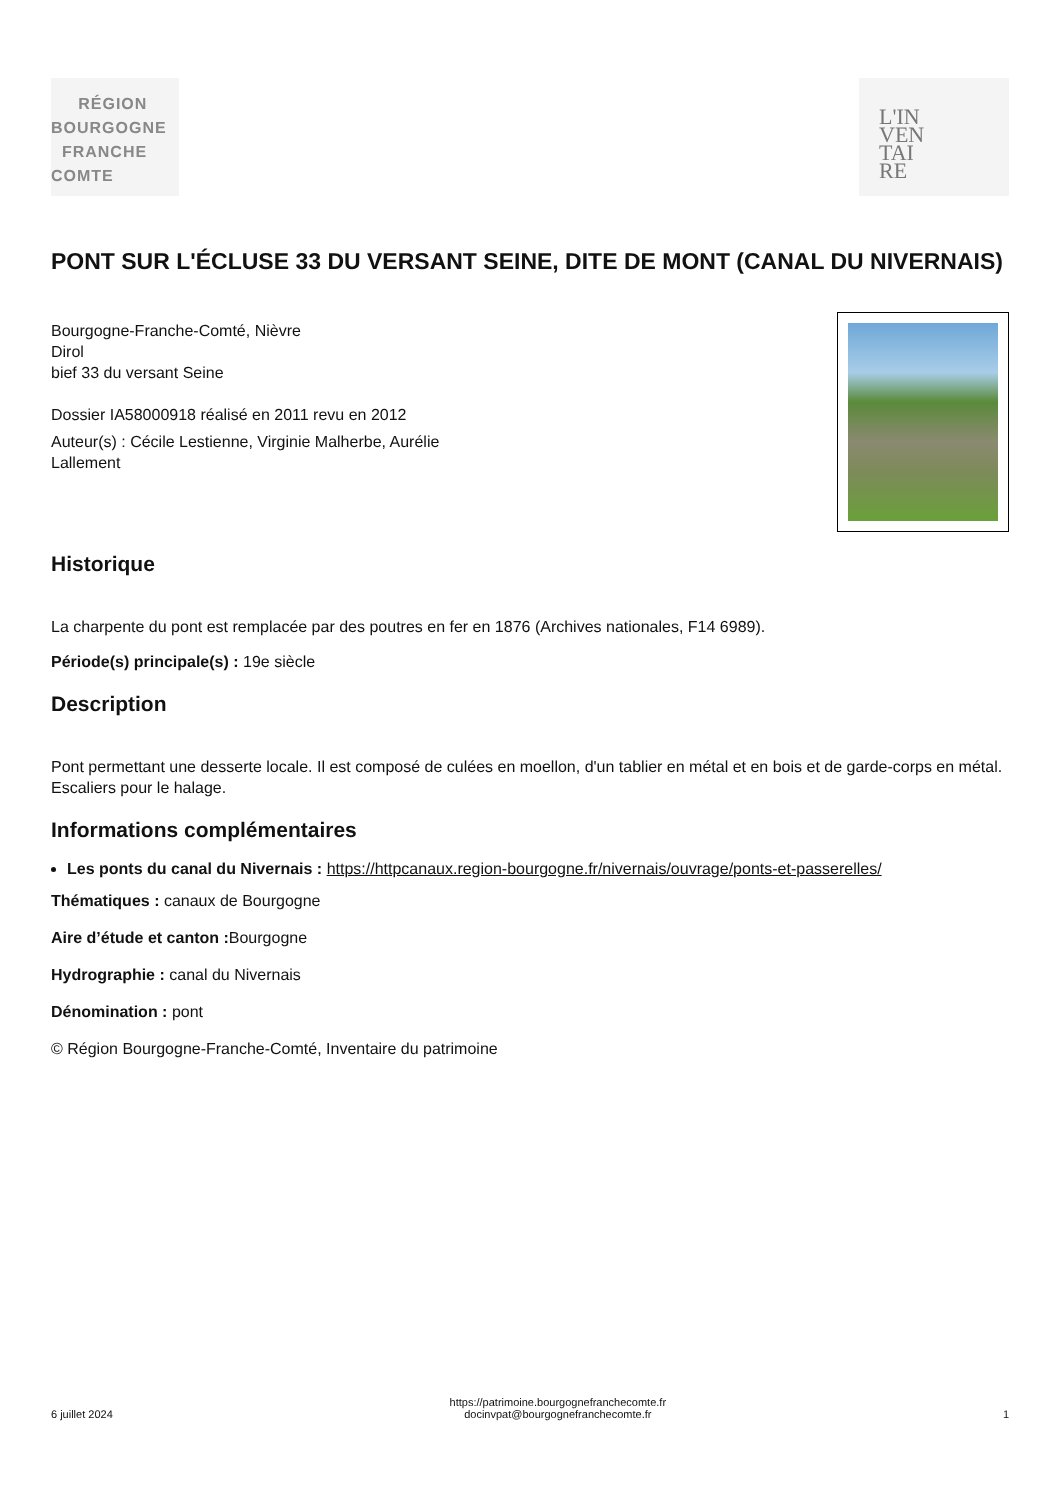RÉGION
BOURGOGNE
FRANCHE
COMTE
L'IN
VEN
TAI
RE
PONT SUR L'ÉCLUSE 33 DU VERSANT SEINE, DITE DE MONT (CANAL DU NIVERNAIS)
Bourgogne-Franche-Comté, Nièvre
Dirol
bief 33 du versant Seine
Dossier IA58000918 réalisé en 2011 revu en 2012
Auteur(s) : Cécile Lestienne, Virginie Malherbe, Aurélie
Lallement
Historique
La charpente du pont est remplacée par des poutres en fer en 1876 (Archives nationales, F14 6989).
Période(s) principale(s) : 19e siècle
Description
Pont permettant une desserte locale. Il est composé de culées en moellon, d'un tablier en métal et en bois et de garde-corps en métal. Escaliers pour le halage.
Informations complémentaires
Les ponts du canal du Nivernais : https://httpcanaux.region-bourgogne.fr/nivernais/ouvrage/ponts-et-passerelles/
Thématiques : canaux de Bourgogne
Aire d’étude et canton : Bourgogne
Hydrographie : canal du Nivernais
Dénomination : pont
© Région Bourgogne-Franche-Comté, Inventaire du patrimoine
6 juillet 2024
https://patrimoine.bourgognefranchecomte.fr
docinvpat@bourgognefranchecomte.fr
1